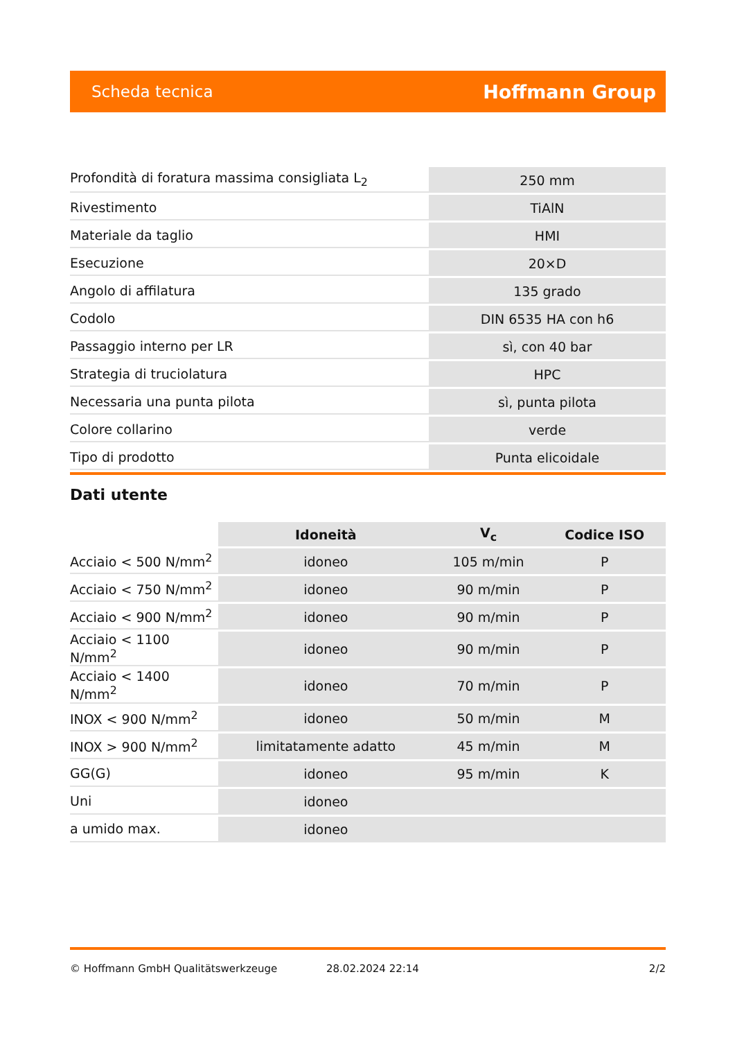Scheda tecnica Hoffmann Group
| Profondità di foratura massima consigliata L<sub>2</sub> | 250 mm |
| Rivestimento | TiAlN |
| Materiale da taglio | HMI |
| Esecuzione | 20×D |
| Angolo di affilatura | 135 grado |
| Codolo | DIN 6535 HA con h6 |
| Passaggio interno per LR | sì, con 40 bar |
| Strategia di truciolatura | HPC |
| Necessaria una punta pilota | sì, punta pilota |
| Colore collarino | verde |
| Tipo di prodotto | Punta elicoidale |
Dati utente
| | Idoneità | V<sub>c</sub> | Codice ISO |
| --- | --- | --- | --- |
| Acciaio < 500 N/mm<sup>2</sup> | idoneo | 105 m/min | P |
| Acciaio < 750 N/mm<sup>2</sup> | idoneo | 90 m/min | P |
| Acciaio < 900 N/mm<sup>2</sup> | idoneo | 90 m/min | P |
| Acciaio < 1100 N/mm<sup>2</sup> | idoneo | 90 m/min | P |
| Acciaio < 1400 N/mm<sup>2</sup> | idoneo | 70 m/min | P |
| INOX < 900 N/mm<sup>2</sup> | idoneo | 50 m/min | M |
| INOX > 900 N/mm<sup>2</sup> | limitatamente adatto | 45 m/min | M |
| GG(G) | idoneo | 95 m/min | K |
| Uni | idoneo | | |
| a umido max. | idoneo | | |
© Hoffmann GmbH Qualitätswerkzeuge 28.02.2024 22:14 2/2